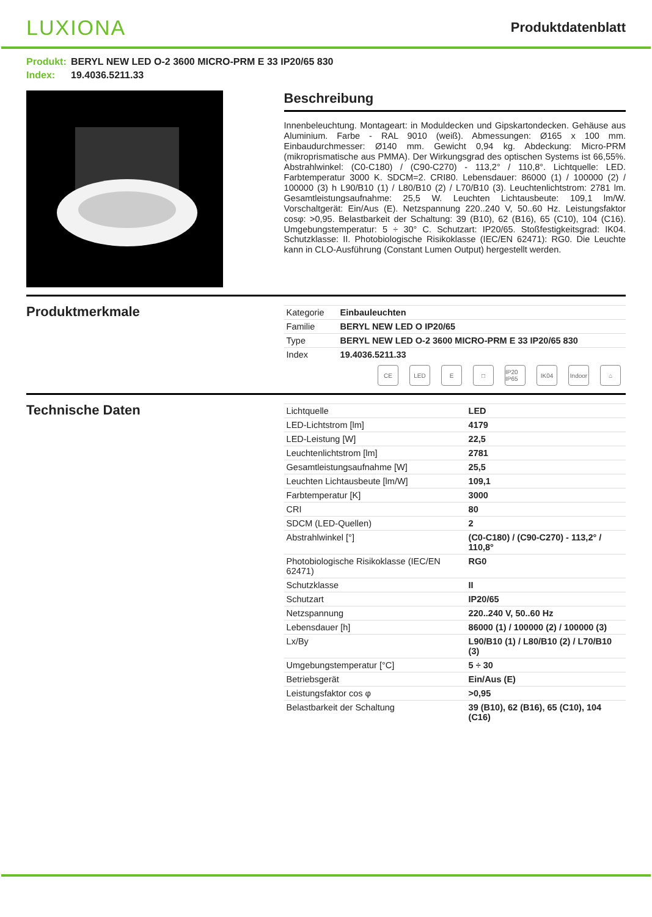LUXIONA
Produktdatenblatt
Produkt: BERYL NEW LED O-2 3600 MICRO-PRM E 33 IP20/65 830
Index: 19.4036.5211.33
Beschreibung
Innenbeleuchtung. Montageart: in Moduldecken und Gipskartondecken. Gehäuse aus Aluminium. Farbe - RAL 9010 (weiß). Abmessungen: Ø165 x 100 mm. Einbaudurchmesser: Ø140 mm. Gewicht 0,94 kg. Abdeckung: Micro-PRM (mikroprismatische aus PMMA). Der Wirkungsgrad des optischen Systems ist 66,55%. Abstrahlwinkel: (C0-C180) / (C90-C270) - 113,2° / 110,8°. Lichtquelle: LED. Farbtemperatur 3000 K. SDCM=2. CRI80. Lebensdauer: 86000 (1) / 100000 (2) / 100000 (3) h L90/B10 (1) / L80/B10 (2) / L70/B10 (3). Leuchtenlichtstrom: 2781 lm. Gesamtleistungsaufnahme: 25,5 W. Leuchten Lichtausbeute: 109,1 lm/W. Vorschaltgerät: Ein/Aus (E). Netzspannung 220..240 V, 50..60 Hz. Leistungsfaktor cosφ: >0,95. Belastbarkeit der Schaltung: 39 (B10), 62 (B16), 65 (C10), 104 (C16). Umgebungstemperatur: 5 ÷ 30° C. Schutzart: IP20/65. Stoßfestigkeitsgrad: IK04. Schutzklasse: II. Photobiologische Risikoklasse (IEC/EN 62471): RG0. Die Leuchte kann in CLO-Ausführung (Constant Lumen Output) hergestellt werden.
Produktmerkmale
| Kategorie | Einbauleuchten |
| Familie | BERYL NEW LED O IP20/65 |
| Type | BERYL NEW LED O-2 3600 MICRO-PRM E 33 IP20/65 830 |
| Index | 19.4036.5211.33 |
CE LED E □ IP20 IP65 IK04 Indoor ⌂
Technische Daten
| Lichtquelle | LED |
| LED-Lichtstrom [lm] | 4179 |
| LED-Leistung [W] | 22,5 |
| Leuchtenlichtstrom [lm] | 2781 |
| Gesamtleistungsaufnahme [W] | 25,5 |
| Leuchten Lichtausbeute [lm/W] | 109,1 |
| Farbtemperatur [K] | 3000 |
| CRI | 80 |
| SDCM (LED-Quellen) | 2 |
| Abstrahlwinkel [°] | (C0-C180) / (C90-C270) - 113,2° / 110,8° |
| Photobiologische Risikoklasse (IEC/EN 62471) | RG0 |
| Schutzklasse | II |
| Schutzart | IP20/65 |
| Netzspannung | 220..240 V, 50..60 Hz |
| Lebensdauer [h] | 86000 (1) / 100000 (2) / 100000 (3) |
| Lx/By | L90/B10 (1) / L80/B10 (2) / L70/B10 (3) |
| Umgebungstemperatur [°C] | 5 ÷ 30 |
| Betriebsgerät | Ein/Aus (E) |
| Leistungsfaktor cos φ | >0,95 |
| Belastbarkeit der Schaltung | 39 (B10), 62 (B16), 65 (C10), 104 (C16) |